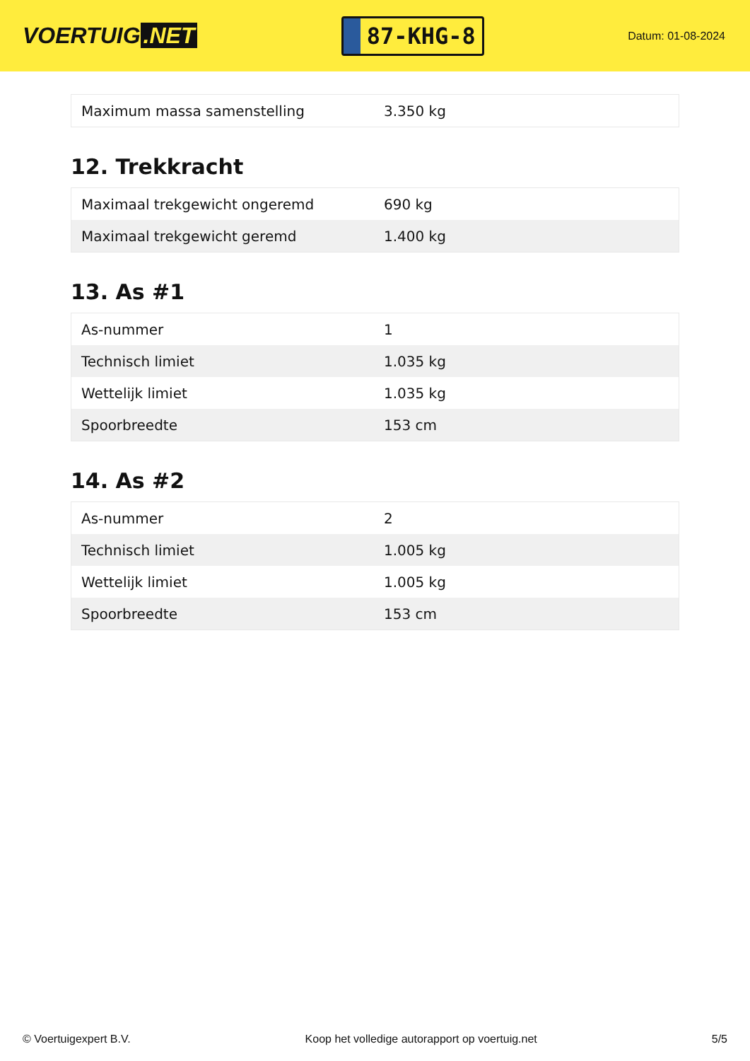VOERTUIG.NET
87-KHG-8
Datum: 01-08-2024
| Maximum massa samenstelling | 3.350 kg |
12. Trekkracht
| Maximaal trekgewicht ongeremd | 690 kg |
| Maximaal trekgewicht geremd | 1.400 kg |
13. As #1
| As-nummer | 1 |
| Technisch limiet | 1.035 kg |
| Wettelijk limiet | 1.035 kg |
| Spoorbreedte | 153 cm |
14. As #2
| As-nummer | 2 |
| Technisch limiet | 1.005 kg |
| Wettelijk limiet | 1.005 kg |
| Spoorbreedte | 153 cm |
© Voertuigexpert B.V. Koop het volledige autorapport op voertuig.net 5/5